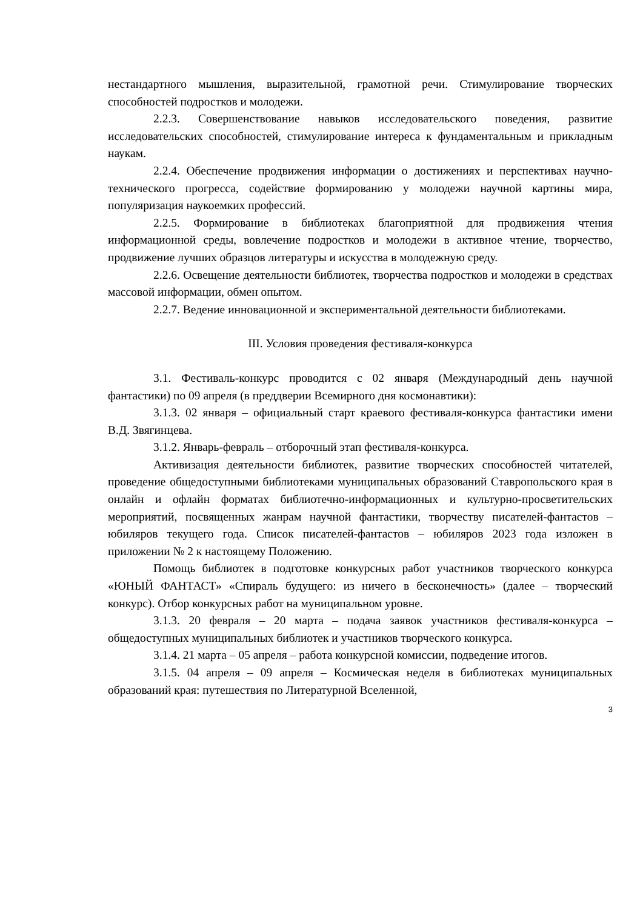нестандартного мышления, выразительной, грамотной речи. Стимулирование творческих способностей подростков и молодежи.
2.2.3. Совершенствование навыков исследовательского поведения, развитие исследовательских способностей, стимулирование интереса к фундаментальным и прикладным наукам.
2.2.4. Обеспечение продвижения информации о достижениях и перспективах научно-технического прогресса, содействие формированию у молодежи научной картины мира, популяризация наукоемких профессий.
2.2.5. Формирование в библиотеках благоприятной для продвижения чтения информационной среды, вовлечение подростков и молодежи в активное чтение, творчество, продвижение лучших образцов литературы и искусства в молодежную среду.
2.2.6. Освещение деятельности библиотек, творчества подростков и молодежи в средствах массовой информации, обмен опытом.
2.2.7. Ведение инновационной и экспериментальной деятельности библиотеками.
III. Условия проведения фестиваля-конкурса
3.1. Фестиваль-конкурс проводится с 02 января (Международный день научной фантастики) по 09 апреля (в преддверии Всемирного дня космонавтики):
3.1.3. 02 января – официальный старт краевого фестиваля-конкурса фантастики имени В.Д. Звягинцева.
3.1.2. Январь-февраль – отборочный этап фестиваля-конкурса.
Активизация деятельности библиотек, развитие творческих способностей читателей, проведение общедоступными библиотеками муниципальных образований Ставропольского края в онлайн и офлайн форматах библиотечно-информационных и культурно-просветительских мероприятий, посвященных жанрам научной фантастики, творчеству писателей-фантастов – юбиляров текущего года. Список писателей-фантастов – юбиляров 2023 года изложен в приложении № 2 к настоящему Положению.
Помощь библиотек в подготовке конкурсных работ участников творческого конкурса «ЮНЫЙ ФАНТАСТ» «Спираль будущего: из ничего в бесконечность» (далее – творческий конкурс). Отбор конкурсных работ на муниципальном уровне.
3.1.3. 20 февраля – 20 марта – подача заявок участников фестиваля-конкурса – общедоступных муниципальных библиотек и участников творческого конкурса.
3.1.4. 21 марта – 05 апреля – работа конкурсной комиссии, подведение итогов.
3.1.5. 04 апреля – 09 апреля – Космическая неделя в библиотеках муниципальных образований края: путешествия по Литературной Вселенной,
3